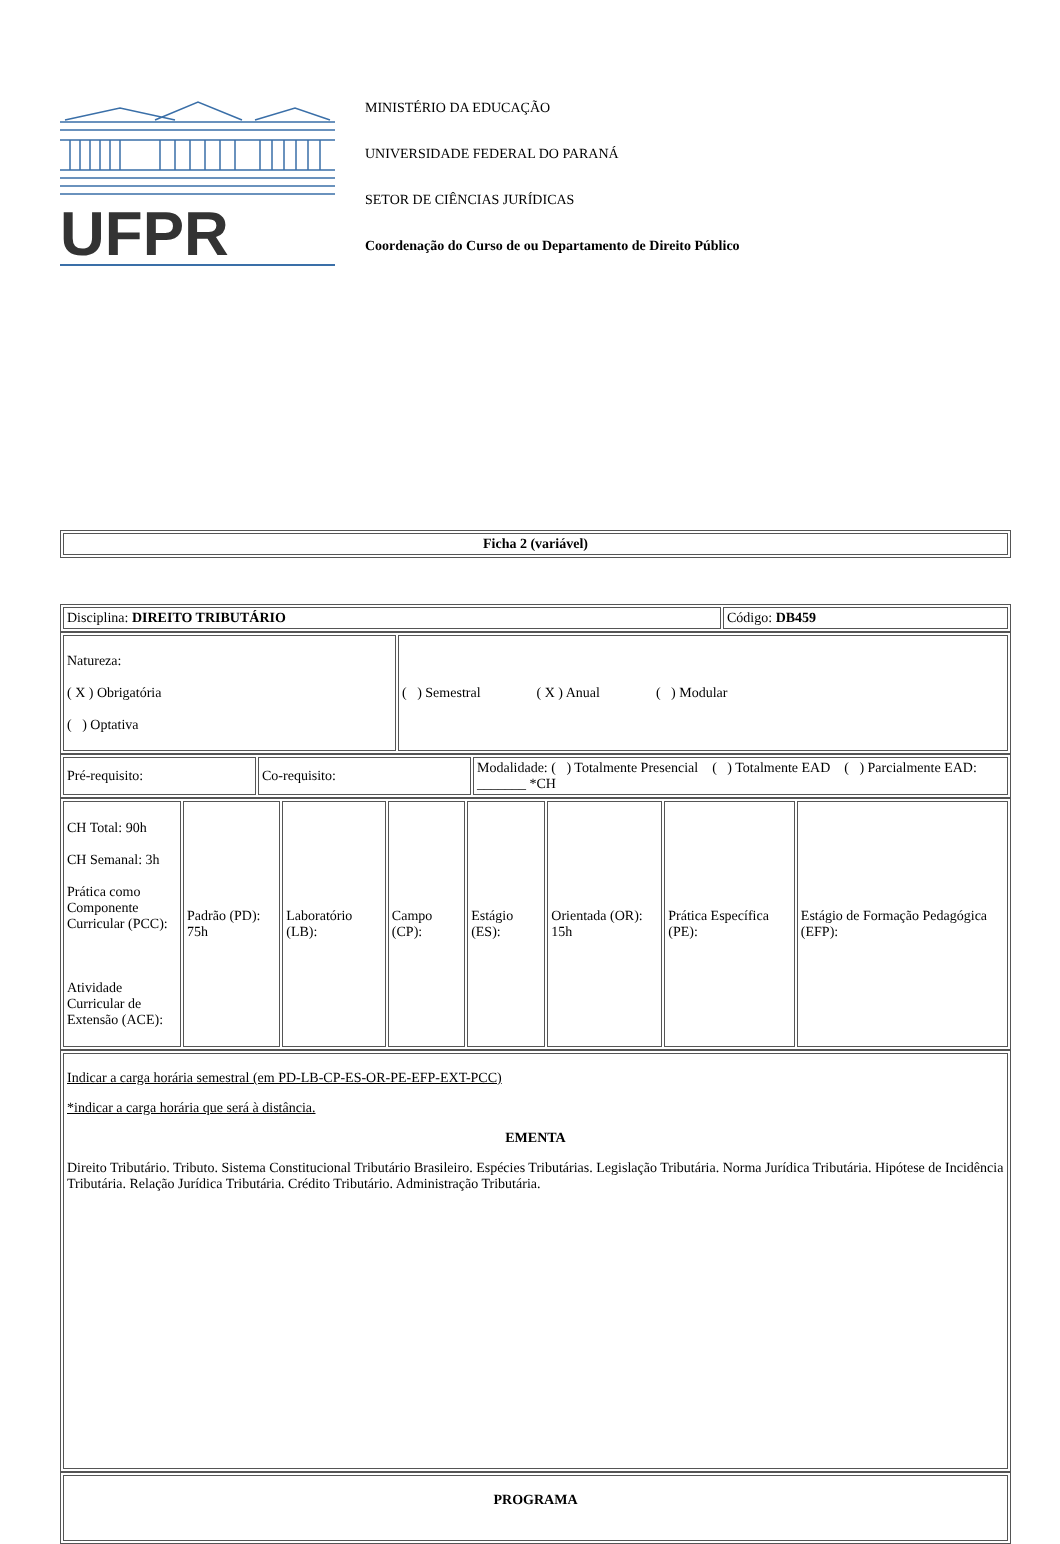UFPR
MINISTÉRIO DA EDUCAÇÃO
UNIVERSIDADE FEDERAL DO PARANÁ
SETOR DE CIÊNCIAS JURÍDICAS
Coordenação do Curso de ou Departamento de Direito Público
| Ficha 2 (variável) |
| Disciplina: DIREITO TRIBUTÁRIO | Código: DB459 |
| Natureza: ( X ) Obrigatória ( ) Optativa | ( ) Semestral ( X ) Anual ( ) Modular |
| Pré-requisito: | Co-requisito: | Modalidade: ( ) Totalmente Presencial ( ) Totalmente EAD ( ) Parcialmente EAD: _______ *CH |
| CH Total: 90h CH Semanal: 3h Prática como Componente Curricular (PCC): Atividade Curricular de Extensão (ACE): | Padrão (PD): 75h | Laboratório (LB): | Campo (CP): | Estágio (ES): | Orientada (OR): 15h | Prática Específica (PE): | Estágio de Formação Pedagógica (EFP): |
| Indicar a carga horária semestral (em PD-LB-CP-ES-OR-PE-EFP-EXT-PCC) *indicar a carga horária que será à distância. EMENTA Direito Tributário. Tributo. Sistema Constitucional Tributário Brasileiro. Espécies Tributárias. Legislação Tributária. Norma Jurídica Tributária. Hipótese de Incidência Tributária. Relação Jurídica Tributária. Crédito Tributário. Administração Tributária. |
| PROGRAMA |